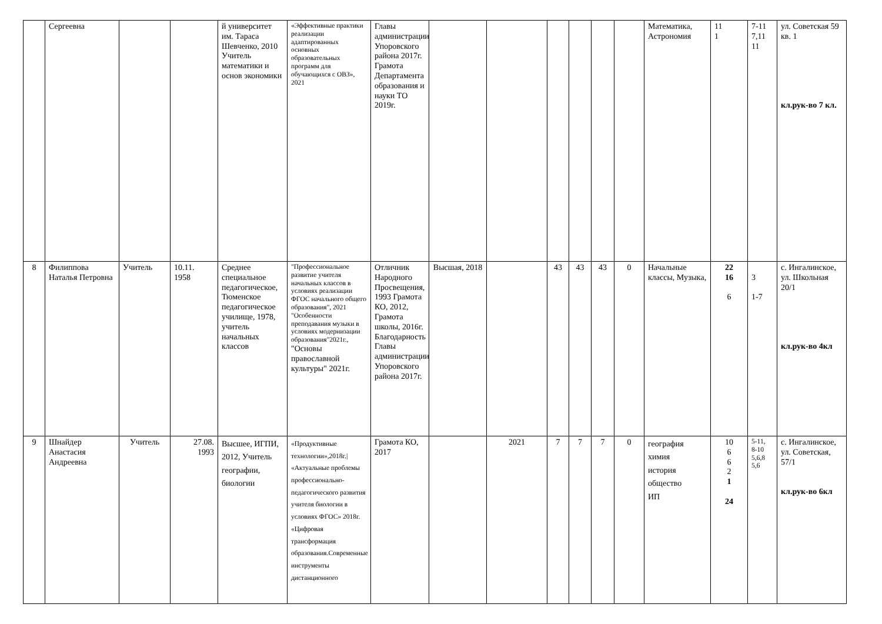| | Сергеевна | | | й университет им. Тараса Шевченко, 2010 Учитель математики и основ экономики | «Эффективные практики реализации адаптированных основных образовательных программ для обучающихся с ОВЗ», 2021 | Главы администрации Упоровского района 2017г. Грамота Департамента образования и науки ТО 2019г. | | | | | | | Математика, Астрономия | 11 1 | 7-11 7,11 11 | ул. Советская 59 кв. 1 кл.рук-во 7 кл. |
| 8 | Филиппова Наталья Петровна | Учитель | 10.11. 1958 | Среднее специальное педагогическое, Тюменское педагогическое училище, 1978, учитель начальных классов | "Профессиональное развитие учителя начальных классов в условиях реализации ФГОС начального общего образования", 2021 "Особенности преподавания музыки в условиях модернизации образования"2021г., "Основы православной культуры" 2021г. | Отличник Народного Просвещения, 1993 Грамота КО, 2012, Грамота школы, 2016г. Благодарность Главы администрации Упоровского района 2017г. | Высшая, 2018 | | 43 | 43 | 43 | 0 | Начальные классы, Музыка, | 22 16 6 | 3 1-7 | с. Ингалинское, ул. Школьная 20/1 кл.рук-во 4кл |
| 9 | Шнайдер Анастасия Андреевна | Учитель | 27.08. 1993 | Высшее, ИГПИ, 2012, Учитель географии, биологии | «Продуктивные технологии»,2018г./ «Актуальные проблемы профессионально-педагогического развития учителя биологии в условиях ФГОС» 2018г. «Цифровая трансформация образования.Современные инструменты дистанционного | Грамота КО, 2017 | | 2021 | 7 | 7 | 7 | 0 | география химия история общество ИП | 10 6 6 2 1 24 | 5-11, 8-10 5,6,8 5,6 | с. Ингалинское, ул. Советская, 57/1 кл.рук-во 6кл |